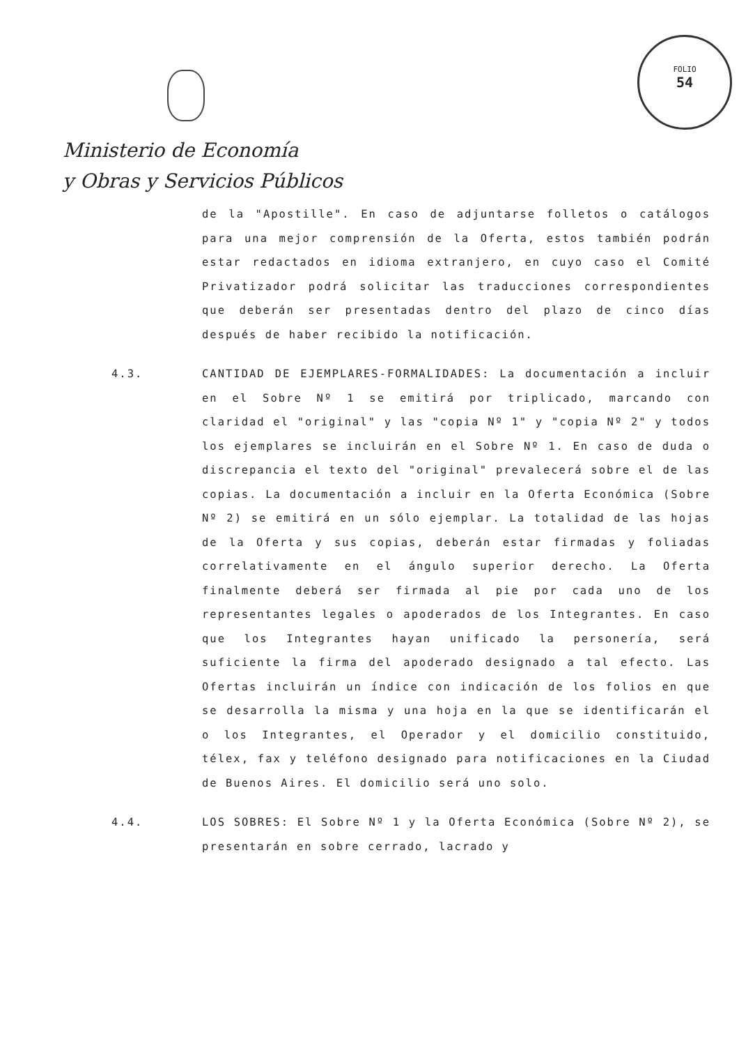Ministerio de Economía
y Obras y Servicios Públicos
FOLIO
54
de la "Apostille". En caso de adjuntarse folletos o catálogos para una mejor comprensión de la Oferta, estos también podrán estar redactados en idioma extranjero, en cuyo caso el Comité Privatizador podrá solicitar las traducciones correspondientes que deberán ser presentadas dentro del plazo de cinco días después de haber recibido la notificación.
4.3. CANTIDAD DE EJEMPLARES-FORMALIDADES: La documentación a incluir en el Sobre Nº 1 se emitirá por triplicado, marcando con claridad el "original" y las "copia Nº 1" y "copia Nº 2" y todos los ejemplares se incluirán en el Sobre Nº 1. En caso de duda o discrepancia el texto del "original" prevalecerá sobre el de las copias. La documentación a incluir en la Oferta Económica (Sobre Nº 2) se emitirá en un sólo ejemplar. La totalidad de las hojas de la Oferta y sus copias, deberán estar firmadas y foliadas correlativamente en el ángulo superior derecho. La Oferta finalmente deberá ser firmada al pie por cada uno de los representantes legales o apoderados de los Integrantes. En caso que los Integrantes hayan unificado la personería, será suficiente la firma del apoderado designado a tal efecto. Las Ofertas incluirán un índice con indicación de los folios en que se desarrolla la misma y una hoja en la que se identificarán el o los Integrantes, el Operador y el domicilio constituido, télex, fax y teléfono designado para notificaciones en la Ciudad de Buenos Aires. El domicilio será uno solo.
4.4. LOS SOBRES: El Sobre Nº 1 y la Oferta Económica (Sobre Nº 2), se presentarán en sobre cerrado, lacrado y